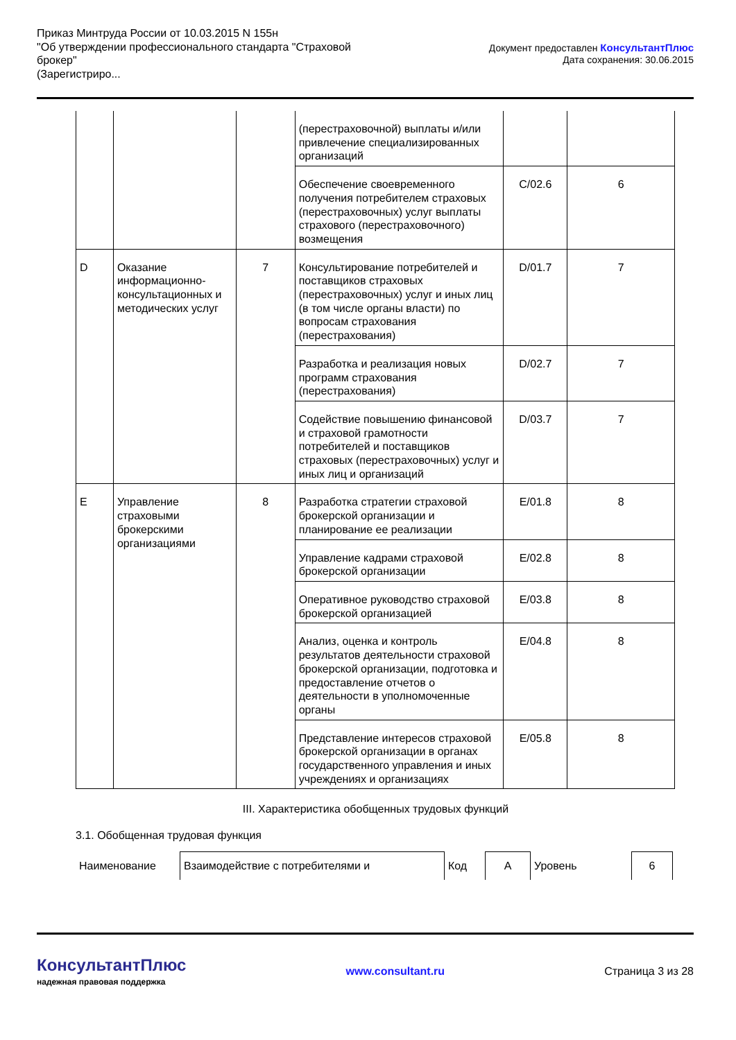Приказ Минтруда России от 10.03.2015 N 155н
"Об утверждении профессионального стандарта "Страховой
брокер"
(Зарегистриро...
Документ предоставлен КонсультантПлюс
Дата сохранения: 30.06.2015
| | | | (перестраховочной) выплаты и/или привлечение специализированных организаций | | |
| | | | Обеспечение своевременного получения потребителем страховых (перестраховочных) услуг выплаты страхового (перестраховочного) возмещения | C/02.6 | 6 |
| D | Оказание информационно-консультационных и методических услуг | 7 | Консультирование потребителей и поставщиков страховых (перестраховочных) услуг и иных лиц (в том числе органы власти) по вопросам страхования (перестрахования) | D/01.7 | 7 |
| | | | Разработка и реализация новых программ страхования (перестрахования) | D/02.7 | 7 |
| | | | Содействие повышению финансовой и страховой грамотности потребителей и поставщиков страховых (перестраховочных) услуг и иных лиц и организаций | D/03.7 | 7 |
| E | Управление страховыми брокерскими организациями | 8 | Разработка стратегии страховой брокерской организации и планирование ее реализации | E/01.8 | 8 |
| | | | Управление кадрами страховой брокерской организации | E/02.8 | 8 |
| | | | Оперативное руководство страховой брокерской организацией | E/03.8 | 8 |
| | | | Анализ, оценка и контроль результатов деятельности страховой брокерской организации, подготовка и предоставление отчетов о деятельности в уполномоченные органы | E/04.8 | 8 |
| | | | Представление интересов страховой брокерской организации в органах государственного управления и иных учреждениях и организациях | E/05.8 | 8 |
III. Характеристика обобщенных трудовых функций
3.1. Обобщенная трудовая функция
| Наименование | Взаимодействие с потребителями и | Код | А | Уровень | 6 |
КонсультантПлюс
надежная правовая поддержка
www.consultant.ru Страница 3 из 28